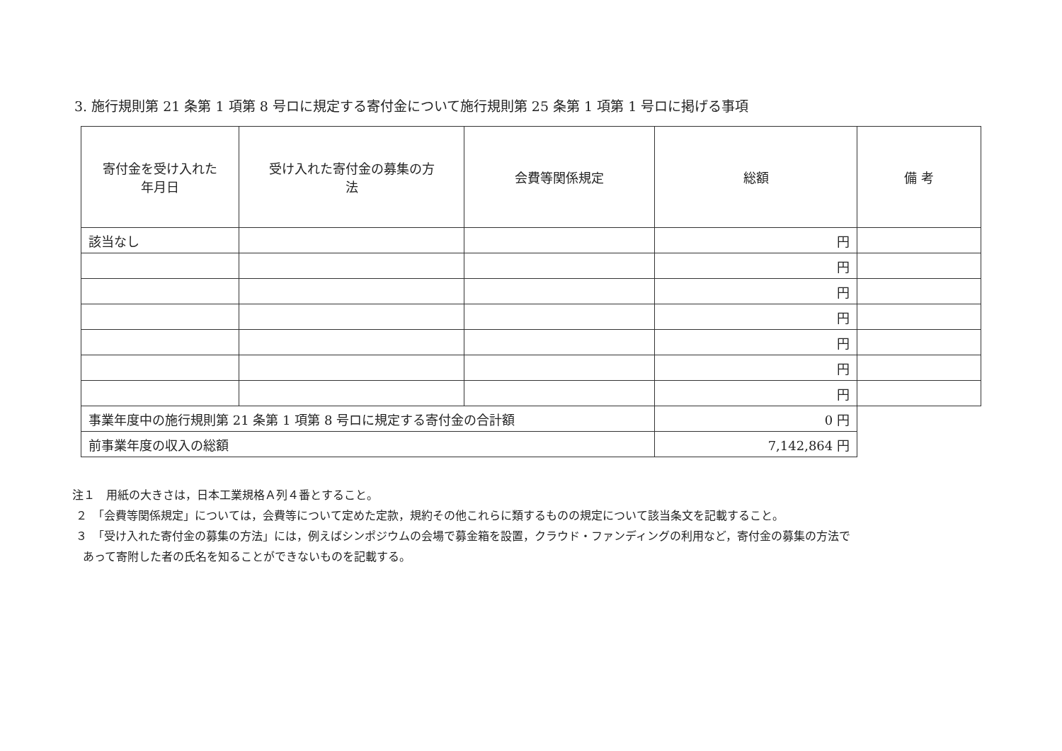3. 施行規則第 21 条第 1 項第 8 号ロに規定する寄付金について施行規則第 25 条第 1 項第 1 号ロに掲げる事項
| 寄付金を受け入れた 年月日 | 受け入れた寄付金の募集の方 法 | 会費等関係規定 | 総額 | 備 考 |
| --- | --- | --- | --- | --- |
| 該当なし | | | 円 | |
| | | | 円 | |
| | | | 円 | |
| | | | 円 | |
| | | | 円 | |
| | | | 円 | |
| | | | 円 | |
| 事業年度中の施行規則第 21 条第 1 項第 8 号ロに規定する寄付金の合計額 | | | 0 円 | |
| 前事業年度の収入の総額 | | | 7,142,864 円 | |
注１　用紙の大きさは，日本工業規格Ａ列４番とすること。
２　「会費等関係規定」については，会費等について定めた定款，規約その他これらに類するものの規定について該当条文を記載すること。
３　「受け入れた寄付金の募集の方法」には，例えばシンポジウムの会場で募金箱を設置，クラウド・ファンディングの利用など，寄付金の募集の方法で
あって寄附した者の氏名を知ることができないものを記載する。